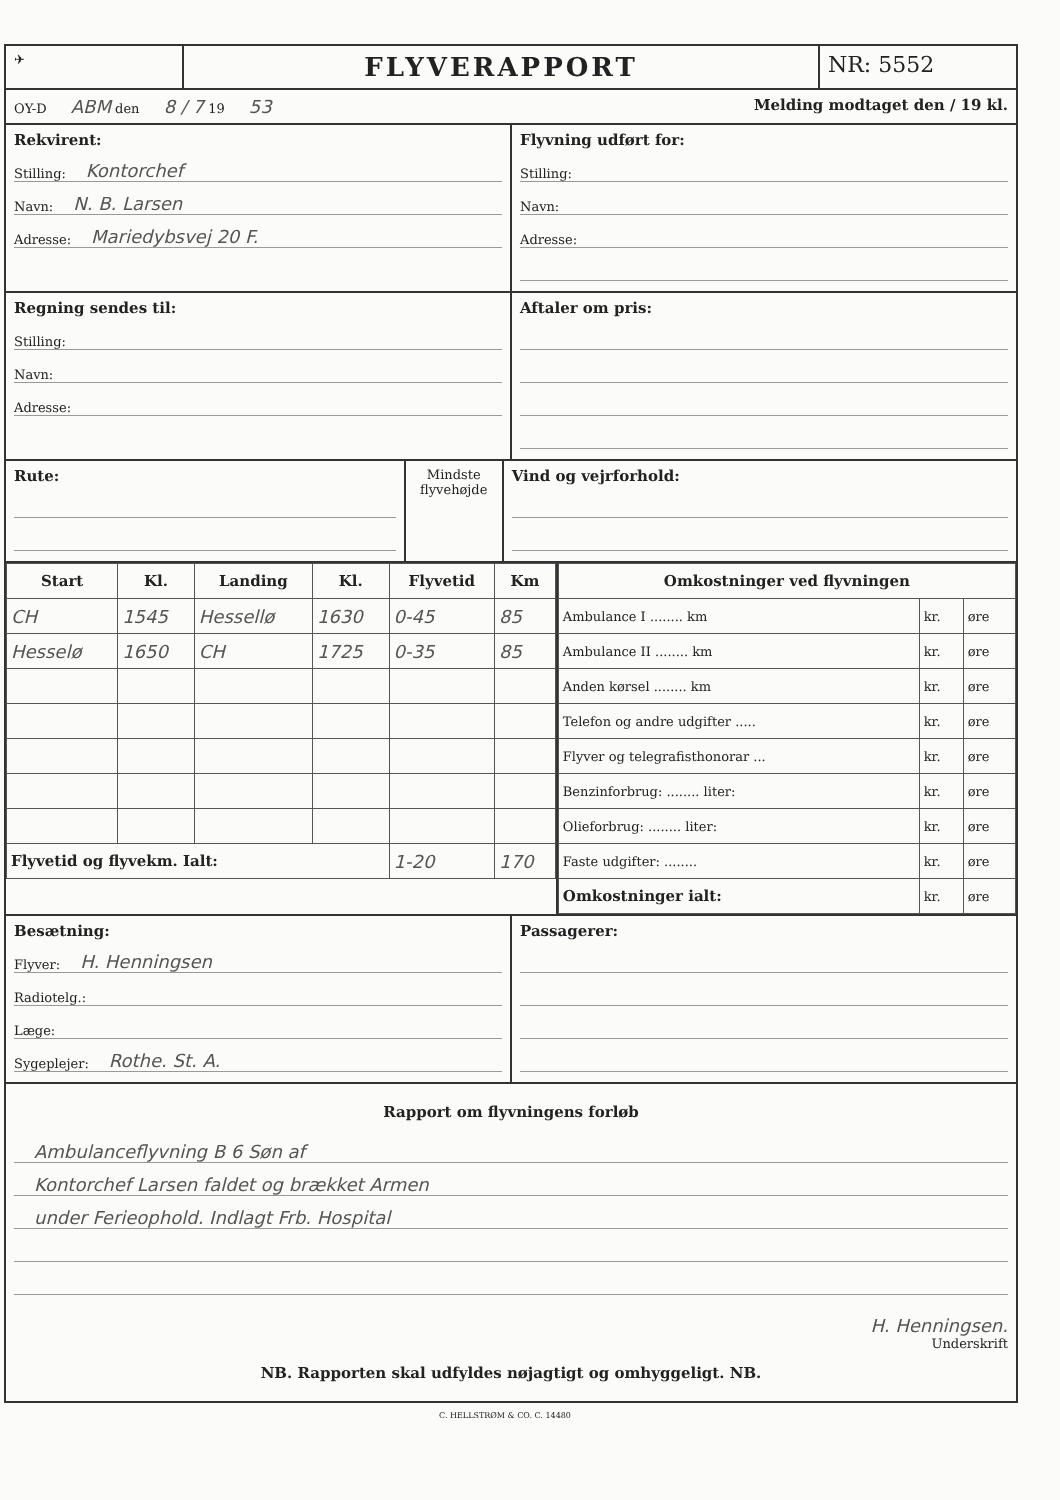✈
FLYVERAPPORT
NR: 5552
OY-D ABM den 8 / 7 19 53
Melding modtaget den / 19 kl.
Rekvirent:
Stilling: Kontorchef
Navn: N. B. Larsen
Adresse: Mariedybsvej 20 F.
Flyvning udført for:
Stilling:
Navn:
Adresse:
Regning sendes til:
Stilling:
Navn:
Adresse:
Aftaler om pris:
Rute:
Mindste flyvehøjde
Vind og vejrforhold:
| Start | Kl. | Landing | Kl. | Flyvetid | Km |
| --- | --- | --- | --- | --- | --- |
| CH | 1545 | Hessellø | 1630 | 0-45 | 85 |
| Hesselø | 1650 | CH | 1725 | 0-35 | 85 |
| Flyvetid og flyvekm. Ialt: | | | | 1-20 | 170 |
| Omkostninger ved flyvningen | | |
| --- | --- | --- |
| Ambulance I ........ km | kr. | øre |
| Ambulance II ........ km | kr. | øre |
| Anden kørsel ........ km | kr. | øre |
| Telefon og andre udgifter ..... | kr. | øre |
| Flyver og telegrafisthonorar ... | kr. | øre |
| Benzinforbrug: ........ liter: | kr. | øre |
| Olieforbrug: ........ liter: | kr. | øre |
| Faste udgifter: ........ | kr. | øre |
| Omkostninger ialt: | kr. | øre |
Besætning:
Flyver: H. Henningsen
Radiotelg.:
Læge:
Sygeplejer: Rothe. St. A.
Passagerer:
Rapport om flyvningens forløb
Ambulanceflyvning B 6 Søn af
Kontorchef Larsen faldet og brækket Armen
under Ferieophold. Indlagt Frb. Hospital
H. Henningsen.
Underskrift
NB. Rapporten skal udfyldes nøjagtigt og omhyggeligt. NB.
C. HELLSTRØM & CO. C. 14480